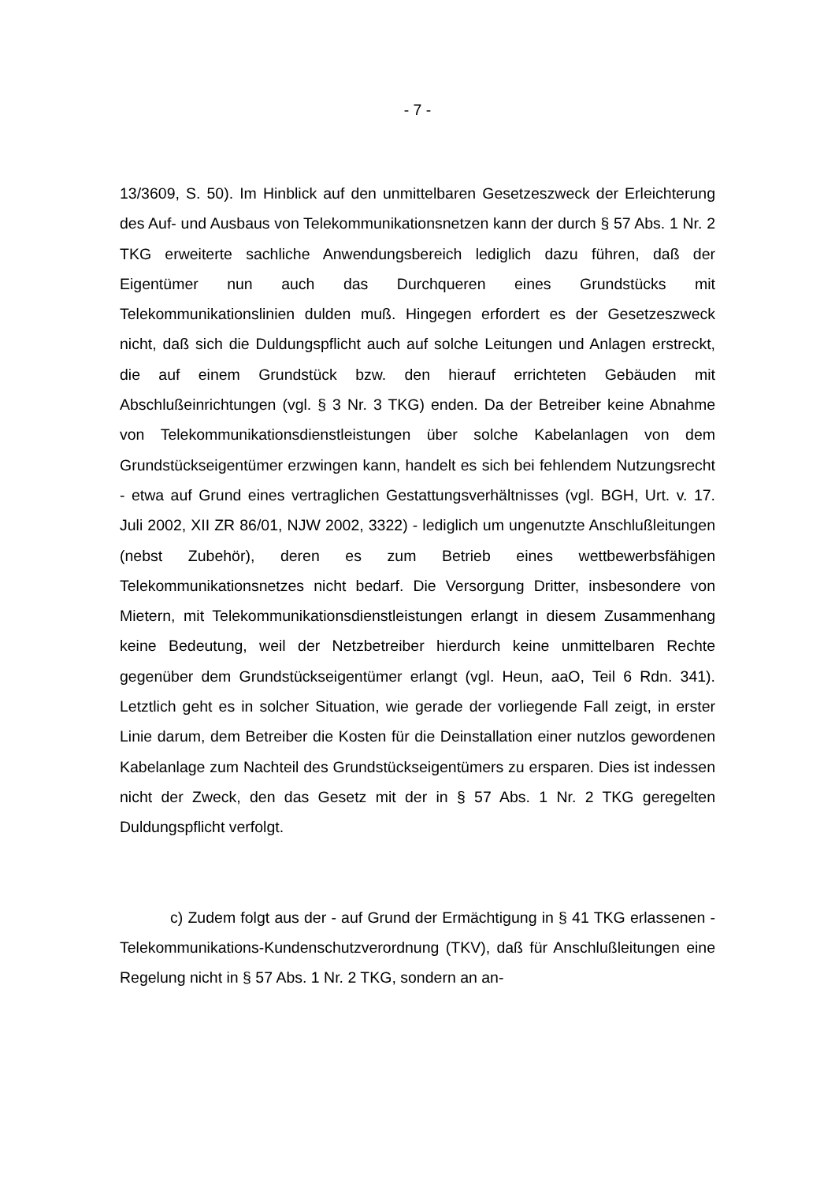- 7 -
13/3609, S. 50). Im Hinblick auf den unmittelbaren Gesetzeszweck der Erleichterung des Auf- und Ausbaus von Telekommunikationsnetzen kann der durch § 57 Abs. 1 Nr. 2 TKG erweiterte sachliche Anwendungsbereich lediglich dazu führen, daß der Eigentümer nun auch das Durchqueren eines Grundstücks mit Telekommunikationslinien dulden muß. Hingegen erfordert es der Gesetzeszweck nicht, daß sich die Duldungspflicht auch auf solche Leitungen und Anlagen erstreckt, die auf einem Grundstück bzw. den hierauf errichteten Gebäuden mit Abschlußeinrichtungen (vgl. § 3 Nr. 3 TKG) enden. Da der Betreiber keine Abnahme von Telekommunikationsdienstleistungen über solche Kabelanlagen von dem Grundstückseigentümer erzwingen kann, handelt es sich bei fehlendem Nutzungsrecht - etwa auf Grund eines vertraglichen Gestattungsverhältnisses (vgl. BGH, Urt. v. 17. Juli 2002, XII ZR 86/01, NJW 2002, 3322) - lediglich um ungenutzte Anschlußleitungen (nebst Zubehör), deren es zum Betrieb eines wettbewerbsfähigen Telekommunikationsnetzes nicht bedarf. Die Versorgung Dritter, insbesondere von Mietern, mit Telekommunikationsdienstleistungen erlangt in diesem Zusammenhang keine Bedeutung, weil der Netzbetreiber hierdurch keine unmittelbaren Rechte gegenüber dem Grundstückseigentümer erlangt (vgl. Heun, aaO, Teil 6 Rdn. 341). Letztlich geht es in solcher Situation, wie gerade der vorliegende Fall zeigt, in erster Linie darum, dem Betreiber die Kosten für die Deinstallation einer nutzlos gewordenen Kabelanlage zum Nachteil des Grundstückseigentümers zu ersparen. Dies ist indessen nicht der Zweck, den das Gesetz mit der in § 57 Abs. 1 Nr. 2 TKG geregelten Duldungspflicht verfolgt.
c) Zudem folgt aus der - auf Grund der Ermächtigung in § 41 TKG erlassenen - Telekommunikations-Kundenschutzverordnung (TKV), daß für Anschlußleitungen eine Regelung nicht in § 57 Abs. 1 Nr. 2 TKG, sondern an an-